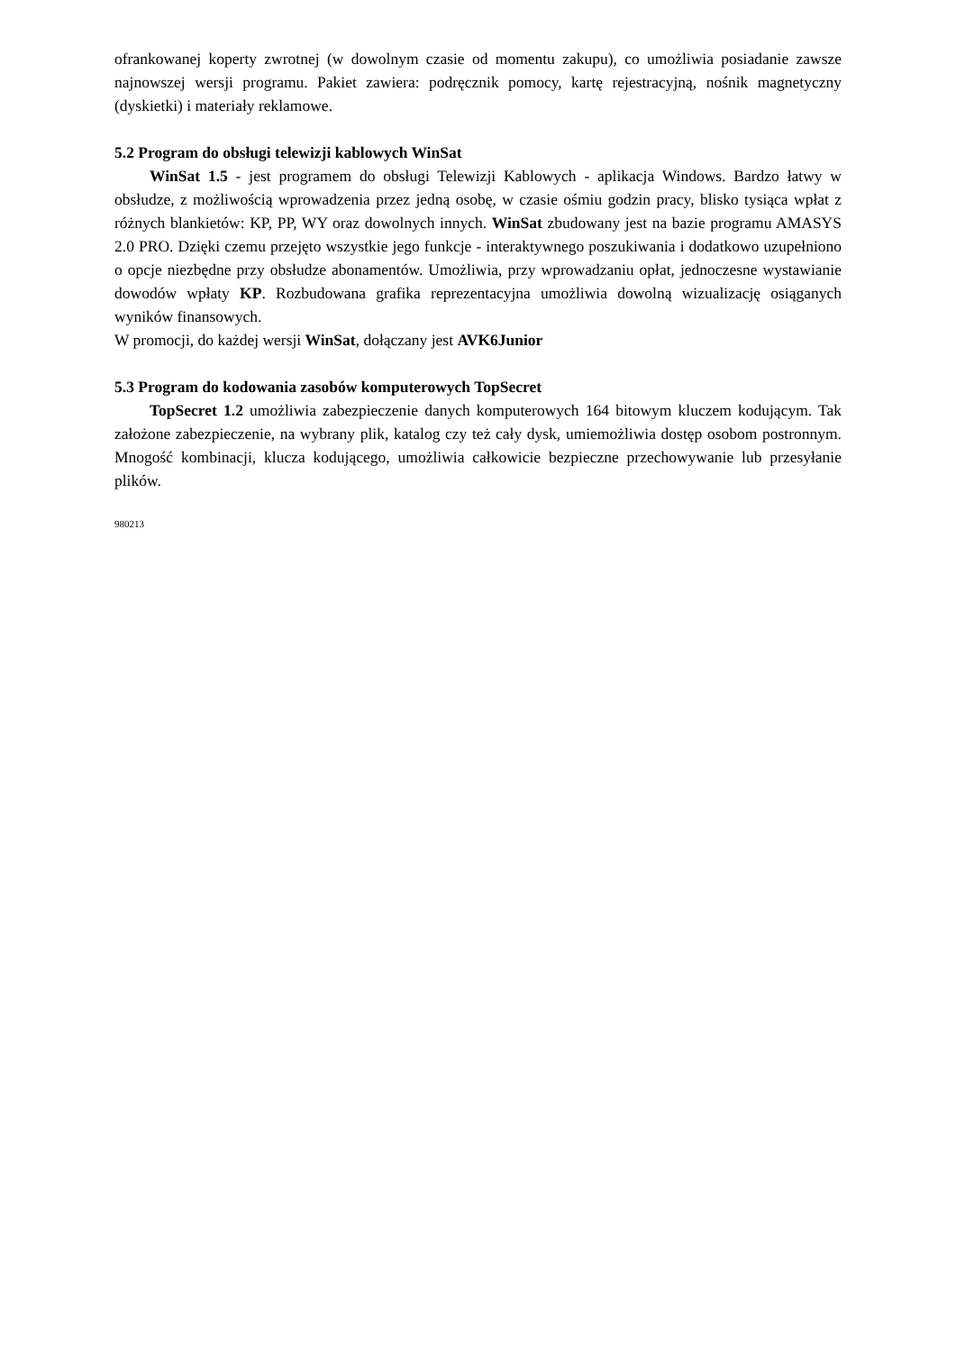ofrankowanej koperty zwrotnej (w dowolnym czasie od momentu zakupu), co umożliwia posiadanie zawsze najnowszej wersji programu. Pakiet zawiera: podręcznik pomocy, kartę rejestracyjną, nośnik magnetyczny (dyskietki) i materiały reklamowe.
5.2 Program do obsługi telewizji kablowych WinSat
WinSat 1.5 - jest programem do obsługi Telewizji Kablowych - aplikacja Windows. Bardzo łatwy w obsłudze, z możliwością wprowadzenia przez jedną osobę, w czasie ośmiu godzin pracy, blisko tysiąca wpłat z różnych blankietów: KP, PP, WY oraz dowolnych innych. WinSat zbudowany jest na bazie programu AMASYS 2.0 PRO. Dzięki czemu przejęto wszystkie jego funkcje - interaktywnego poszukiwania i dodatkowo uzupełniono o opcje niezbędne przy obsłudze abonamentów. Umożliwia, przy wprowadzaniu opłat, jednoczesne wystawianie dowodów wpłaty KP. Rozbudowana grafika reprezentacyjna umożliwia dowolną wizualizację osiąganych wyników finansowych.
W promocji, do każdej wersji WinSat, dołączany jest AVK6Junior
5.3 Program do kodowania zasobów komputerowych TopSecret
TopSecret 1.2 umożliwia zabezpieczenie danych komputerowych 164 bitowym kluczem kodującym. Tak założone zabezpieczenie, na wybrany plik, katalog czy też cały dysk, umiemożliwia dostęp osobom postronnym. Mnogość kombinacji, klucza kodującego, umożliwia całkowicie bezpieczne przechowywanie lub przesyłanie plików.
980213